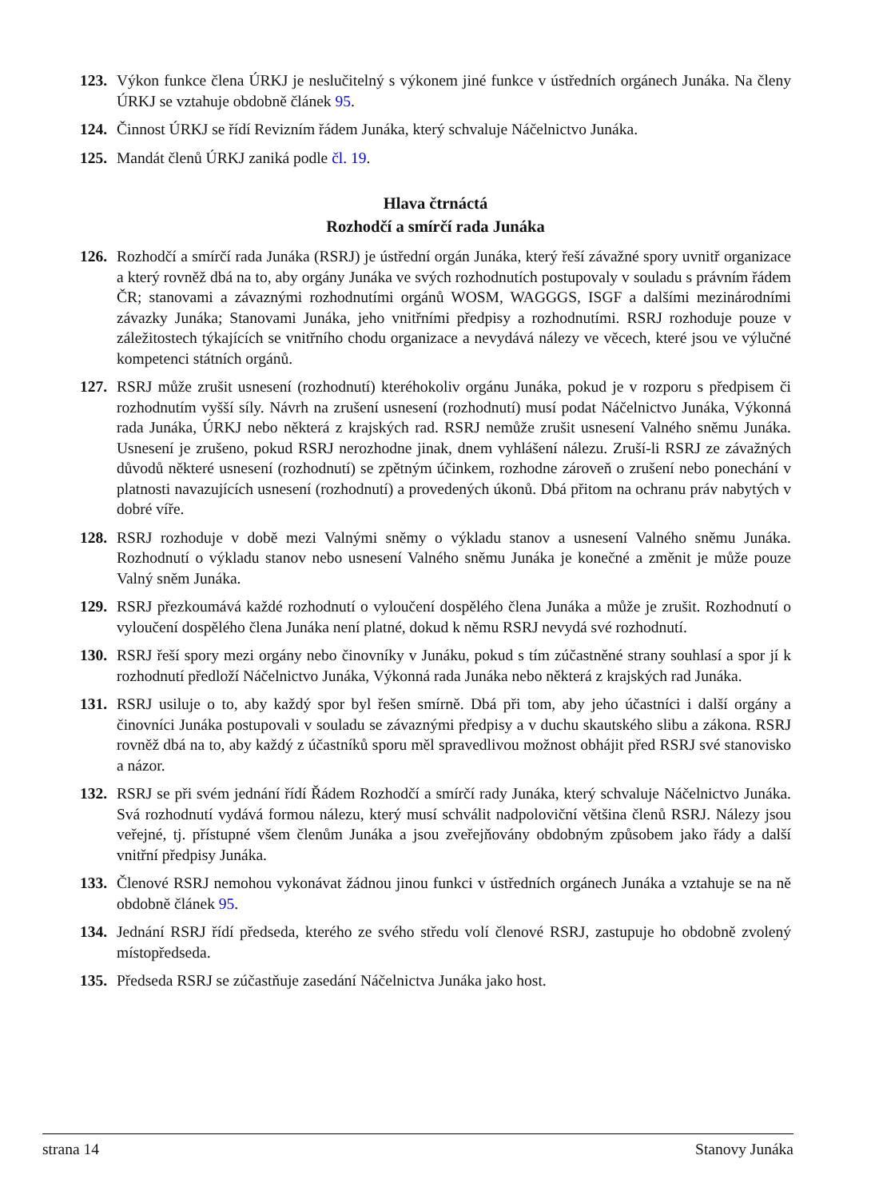123. Výkon funkce člena ÚRKJ je neslučitelný s výkonem jiné funkce v ústředních orgánech Junáka. Na členy ÚRKJ se vztahuje obdobně článek 95.
124. Činnost ÚRKJ se řídí Revizním řádem Junáka, který schvaluje Náčelnictvo Junáka.
125. Mandát členů ÚRKJ zaniká podle čl. 19.
Hlava čtrnáctá
Rozhodčí a smírčí rada Junáka
126. Rozhodčí a smírčí rada Junáka (RSRJ) je ústřední orgán Junáka, který řeší závažné spory uvnitř organizace a který rovněž dbá na to, aby orgány Junáka ve svých rozhodnutích postupovaly v souladu s právním řádem ČR; stanovami a závaznými rozhodnutími orgánů WOSM, WAGGGS, ISGF a dalšími mezinárodními závazky Junáka; Stanovami Junáka, jeho vnitřními předpisy a rozhodnutími. RSRJ rozhoduje pouze v záležitostech týkajících se vnitřního chodu organizace a nevydává nálezy ve věcech, které jsou ve výlučné kompetenci státních orgánů.
127. RSRJ může zrušit usnesení (rozhodnutí) kteréhokoliv orgánu Junáka, pokud je v rozporu s předpisem či rozhodnutím vyšší síly. Návrh na zrušení usnesení (rozhodnutí) musí podat Náčelnictvo Junáka, Výkonná rada Junáka, ÚRKJ nebo některá z krajských rad. RSRJ nemůže zrušit usnesení Valného sněmu Junáka. Usnesení je zrušeno, pokud RSRJ nerozhodne jinak, dnem vyhlášení nálezu. Zruší-li RSRJ ze závažných důvodů některé usnesení (rozhodnutí) se zpětným účinkem, rozhodne zároveň o zrušení nebo ponechání v platnosti navazujících usnesení (rozhodnutí) a provedených úkonů. Dbá přitom na ochranu práv nabytých v dobré víře.
128. RSRJ rozhoduje v době mezi Valnými sněmy o výkladu stanov a usnesení Valného sněmu Junáka. Rozhodnutí o výkladu stanov nebo usnesení Valného sněmu Junáka je konečné a změnit je může pouze Valný sněm Junáka.
129. RSRJ přezkoumává každé rozhodnutí o vyloučení dospělého člena Junáka a může je zrušit. Rozhodnutí o vyloučení dospělého člena Junáka není platné, dokud k němu RSRJ nevydá své rozhodnutí.
130. RSRJ řeší spory mezi orgány nebo činovníky v Junáku, pokud s tím zúčastněné strany souhlasí a spor jí k rozhodnutí předloží Náčelnictvo Junáka, Výkonná rada Junáka nebo některá z krajských rad Junáka.
131. RSRJ usiluje o to, aby každý spor byl řešen smírně. Dbá při tom, aby jeho účastníci i další orgány a činovníci Junáka postupovali v souladu se závaznými předpisy a v duchu skautského slibu a zákona. RSRJ rovněž dbá na to, aby každý z účastníků sporu měl spravedlivou možnost obhájit před RSRJ své stanovisko a názor.
132. RSRJ se při svém jednání řídí Řádem Rozhodčí a smírčí rady Junáka, který schvaluje Náčelnictvo Junáka. Svá rozhodnutí vydává formou nálezu, který musí schválit nadpoloviční většina členů RSRJ. Nálezy jsou veřejné, tj. přístupné všem členům Junáka a jsou zveřejňovány obdobným způsobem jako řády a další vnitřní předpisy Junáka.
133. Členové RSRJ nemohou vykonávat žádnou jinou funkci v ústředních orgánech Junáka a vztahuje se na ně obdobně článek 95.
134. Jednání RSRJ řídí předseda, kterého ze svého středu volí členové RSRJ, zastupuje ho obdobně zvolený místopředseda.
135. Předseda RSRJ se zúčastňuje zasedání Náčelnictva Junáka jako host.
strana 14 Stanovy Junáka